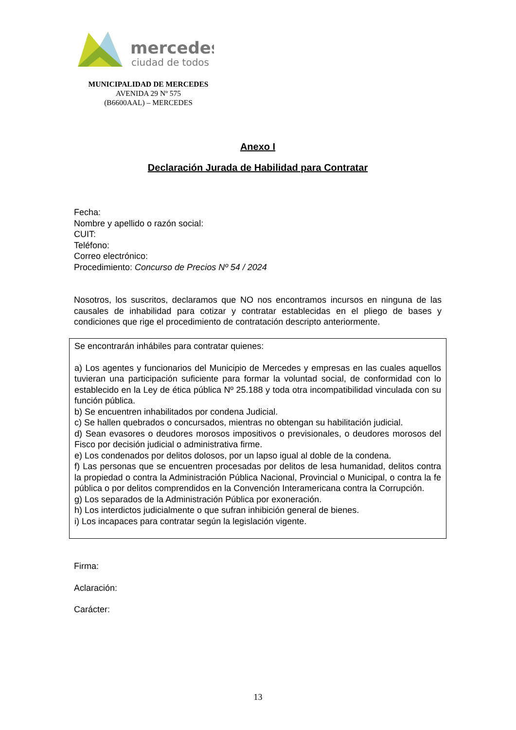mercedes
ciudad de todos
MUNICIPALIDAD DE MERCEDES
AVENIDA 29 Nº 575
(B6600AAL) – MERCEDES
Anexo I
Declaración Jurada de Habilidad para Contratar
Fecha:
Nombre y apellido o razón social:
CUIT:
Teléfono:
Correo electrónico:
Procedimiento: Concurso de Precios Nº 54 / 2024
Nosotros, los suscritos, declaramos que NO nos encontramos incursos en ninguna de las causales de inhabilidad para cotizar y contratar establecidas en el pliego de bases y condiciones que rige el procedimiento de contratación descripto anteriormente.
Se encontrarán inhábiles para contratar quienes:
a) Los agentes y funcionarios del Municipio de Mercedes y empresas en las cuales aquellos tuvieran una participación suficiente para formar la voluntad social, de conformidad con lo establecido en la Ley de ética pública Nº 25.188 y toda otra incompatibilidad vinculada con su función pública.
b) Se encuentren inhabilitados por condena Judicial.
c) Se hallen quebrados o concursados, mientras no obtengan su habilitación judicial.
d) Sean evasores o deudores morosos impositivos o previsionales, o deudores morosos del Fisco por decisión judicial o administrativa firme.
e) Los condenados por delitos dolosos, por un lapso igual al doble de la condena.
f) Las personas que se encuentren procesadas por delitos de lesa humanidad, delitos contra la propiedad o contra la Administración Pública Nacional, Provincial o Municipal, o contra la fe pública o por delitos comprendidos en la Convención Interamericana contra la Corrupción.
g) Los separados de la Administración Pública por exoneración.
h) Los interdictos judicialmente o que sufran inhibición general de bienes.
i) Los incapaces para contratar según la legislación vigente.
Firma:
Aclaración:
Carácter:
13